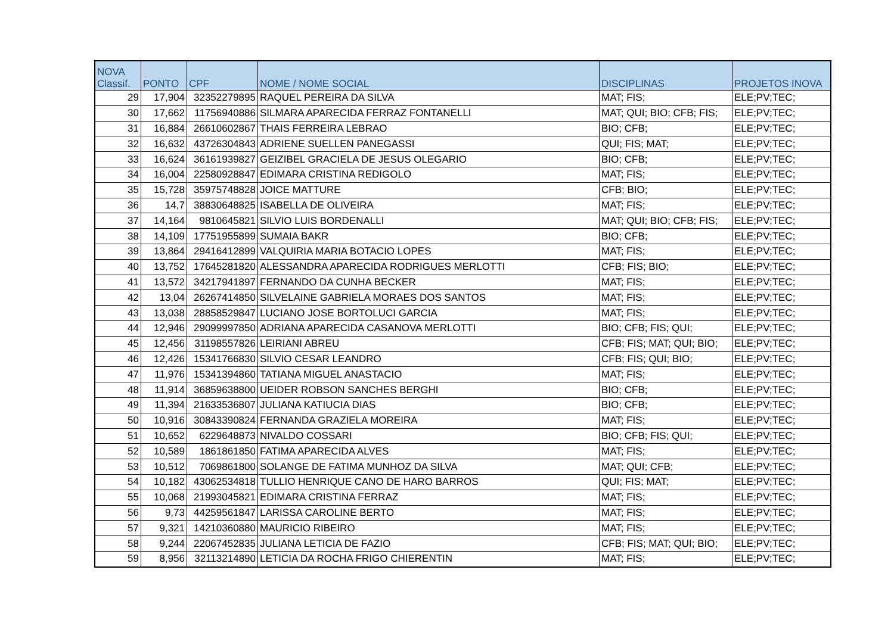| NOVA Classif. | PONTO | CPF | NOME / NOME SOCIAL | DISCIPLINAS | PROJETOS INOVA |
| --- | --- | --- | --- | --- | --- |
| 29 | 17,904 | 32352279895 | RAQUEL PEREIRA DA SILVA | MAT; FIS; | ELE;PV;TEC; |
| 30 | 17,662 | 11756940886 | SILMARA APARECIDA FERRAZ FONTANELLI | MAT; QUI; BIO; CFB; FIS; | ELE;PV;TEC; |
| 31 | 16,884 | 26610602867 | THAIS FERREIRA LEBRAO | BIO; CFB; | ELE;PV;TEC; |
| 32 | 16,632 | 43726304843 | ADRIENE SUELLEN PANEGASSI | QUI; FIS; MAT; | ELE;PV;TEC; |
| 33 | 16,624 | 36161939827 | GEIZIBEL GRACIELA DE JESUS OLEGARIO | BIO; CFB; | ELE;PV;TEC; |
| 34 | 16,004 | 22580928847 | EDIMARA CRISTINA REDIGOLO | MAT; FIS; | ELE;PV;TEC; |
| 35 | 15,728 | 35975748828 | JOICE MATTURE | CFB; BIO; | ELE;PV;TEC; |
| 36 | 14,7 | 38830648825 | ISABELLA DE OLIVEIRA | MAT; FIS; | ELE;PV;TEC; |
| 37 | 14,164 | 9810645821 | SILVIO LUIS BORDENALLI | MAT; QUI; BIO; CFB; FIS; | ELE;PV;TEC; |
| 38 | 14,109 | 17751955899 | SUMAIA BAKR | BIO; CFB; | ELE;PV;TEC; |
| 39 | 13,864 | 29416412899 | VALQUIRIA MARIA BOTACIO LOPES | MAT; FIS; | ELE;PV;TEC; |
| 40 | 13,752 | 17645281820 | ALESSANDRA APARECIDA RODRIGUES MERLOTTI | CFB; FIS; BIO; | ELE;PV;TEC; |
| 41 | 13,572 | 34217941897 | FERNANDO DA CUNHA BECKER | MAT; FIS; | ELE;PV;TEC; |
| 42 | 13,04 | 26267414850 | SILVELAINE GABRIELA MORAES DOS SANTOS | MAT; FIS; | ELE;PV;TEC; |
| 43 | 13,038 | 28858529847 | LUCIANO JOSE BORTOLUCI GARCIA | MAT; FIS; | ELE;PV;TEC; |
| 44 | 12,946 | 29099997850 | ADRIANA APARECIDA CASANOVA MERLOTTI | BIO; CFB; FIS; QUI; | ELE;PV;TEC; |
| 45 | 12,456 | 31198557826 | LEIRIANI ABREU | CFB; FIS; MAT; QUI; BIO; | ELE;PV;TEC; |
| 46 | 12,426 | 15341766830 | SILVIO CESAR LEANDRO | CFB; FIS; QUI; BIO; | ELE;PV;TEC; |
| 47 | 11,976 | 15341394860 | TATIANA MIGUEL ANASTACIO | MAT; FIS; | ELE;PV;TEC; |
| 48 | 11,914 | 36859638800 | UEIDER ROBSON SANCHES BERGHI | BIO; CFB; | ELE;PV;TEC; |
| 49 | 11,394 | 21633536807 | JULIANA KATIUCIA DIAS | BIO; CFB; | ELE;PV;TEC; |
| 50 | 10,916 | 30843390824 | FERNANDA GRAZIELA MOREIRA | MAT; FIS; | ELE;PV;TEC; |
| 51 | 10,652 | 6229648873 | NIVALDO COSSARI | BIO; CFB; FIS; QUI; | ELE;PV;TEC; |
| 52 | 10,589 | 1861861850 | FATIMA APARECIDA ALVES | MAT; FIS; | ELE;PV;TEC; |
| 53 | 10,512 | 7069861800 | SOLANGE DE FATIMA MUNHOZ DA SILVA | MAT; QUI; CFB; | ELE;PV;TEC; |
| 54 | 10,182 | 43062534818 | TULLIO HENRIQUE CANO DE HARO BARROS | QUI; FIS; MAT; | ELE;PV;TEC; |
| 55 | 10,068 | 21993045821 | EDIMARA CRISTINA FERRAZ | MAT; FIS; | ELE;PV;TEC; |
| 56 | 9,73 | 44259561847 | LARISSA CAROLINE BERTO | MAT; FIS; | ELE;PV;TEC; |
| 57 | 9,321 | 14210360880 | MAURICIO RIBEIRO | MAT; FIS; | ELE;PV;TEC; |
| 58 | 9,244 | 22067452835 | JULIANA LETICIA DE FAZIO | CFB; FIS; MAT; QUI; BIO; | ELE;PV;TEC; |
| 59 | 8,956 | 32113214890 | LETICIA DA ROCHA FRIGO CHIERENTIN | MAT; FIS; | ELE;PV;TEC; |